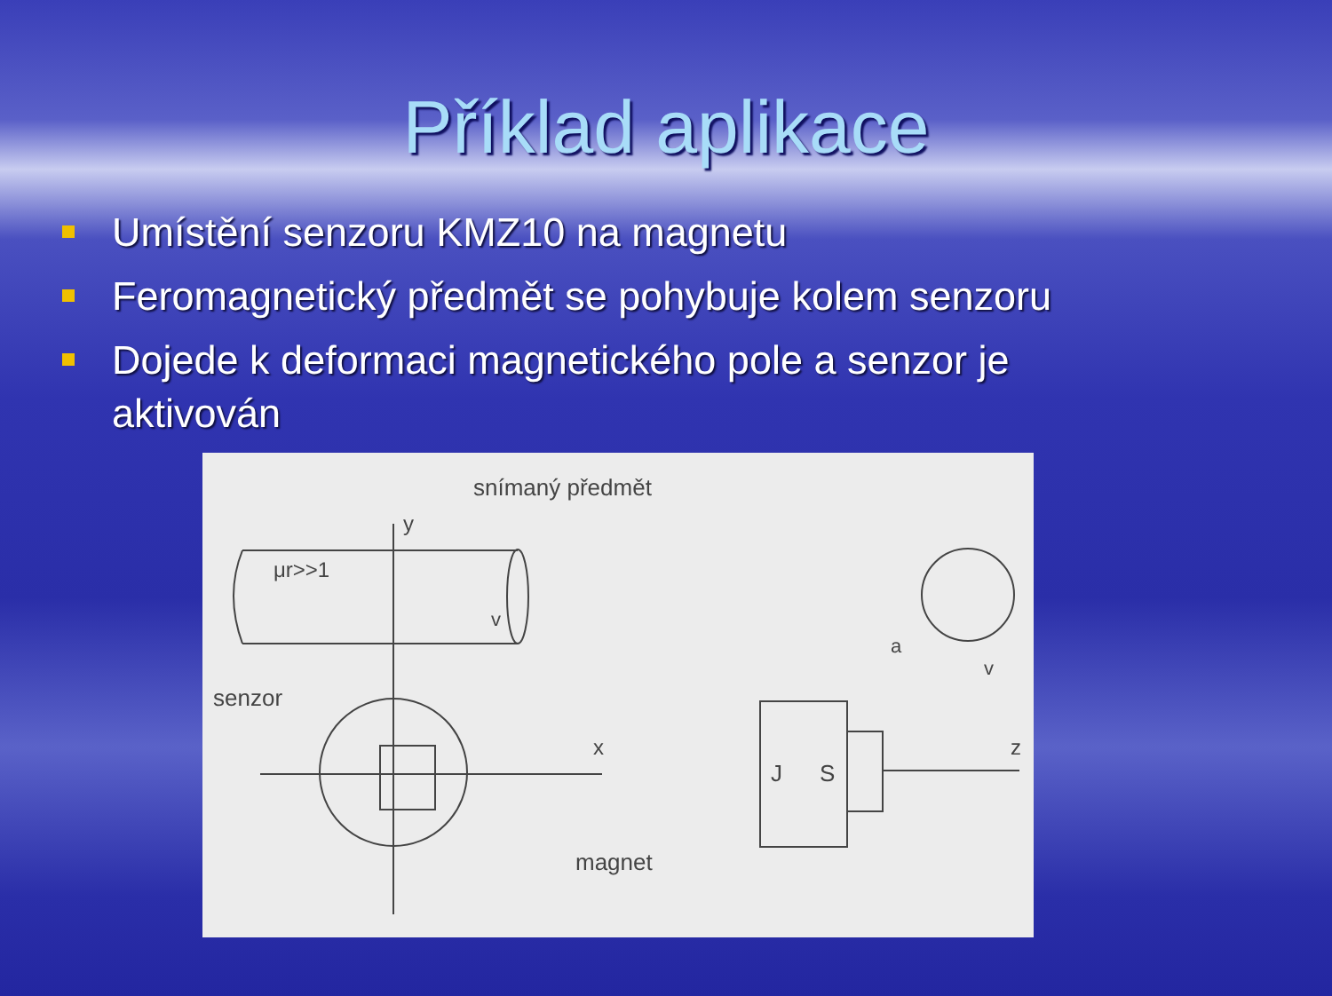Příklad aplikace
Umístění senzoru KMZ10 na magnetu
Feromagnetický předmět se pohybuje kolem senzoru
Dojede k deformaci magnetického pole a senzor je aktivován
snímaný předmět
y
μr>>1
v
senzor
x
magnet
a
v
J
S
z